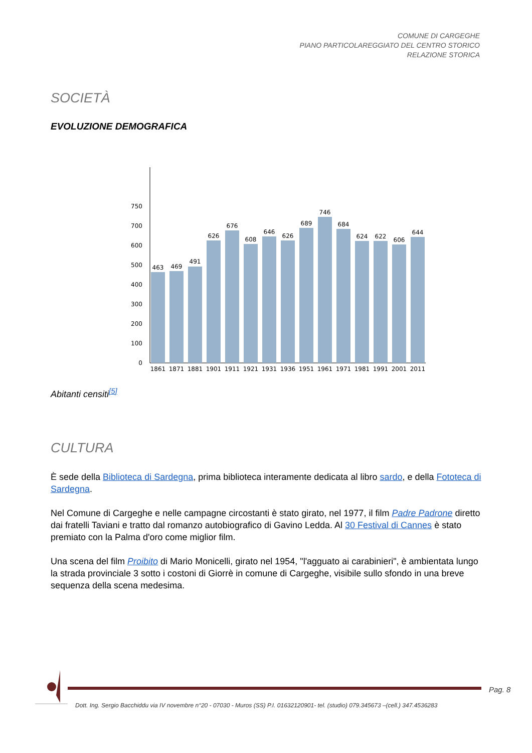COMUNE DI CARGEGHE
PIANO PARTICOLAREGGIATO DEL CENTRO STORICO
RELAZIONE STORICA
SOCIETÀ
EVOLUZIONE DEMOGRAFICA
0
100
200
300
400
500
600
700
750
463
469
491
626
676
608
646
626
689
746
684
624
622
606
644
1861
1871
1881
1901
1911
1921
1931
1936
1951
1961
1971
1981
1991
2001
2011
Abitanti censiti<sup>[5]</sup>
CULTURA
È sede della Biblioteca di Sardegna, prima biblioteca interamente dedicata al libro sardo, e della Fototeca di Sardegna.
Nel Comune di Cargeghe e nelle campagne circostanti è stato girato, nel 1977, il film Padre Padrone diretto dai fratelli Taviani e tratto dal romanzo autobiografico di Gavino Ledda. Al 30 Festival di Cannes è stato premiato con la Palma d'oro come miglior film.
Una scena del film Proibito di Mario Monicelli, girato nel 1954, "l'agguato ai carabinieri", è ambientata lungo la strada provinciale 3 sotto i costoni di Giorrè in comune di Cargeghe, visibile sullo sfondo in una breve sequenza della scena medesima.
Pag. 8
Dott. Ing. Sergio Bacchiddu via IV novembre n°20 - 07030 - Muros (SS) P.I. 01632120901- tel. (studio) 079.345673 –(cell.) 347.4536283